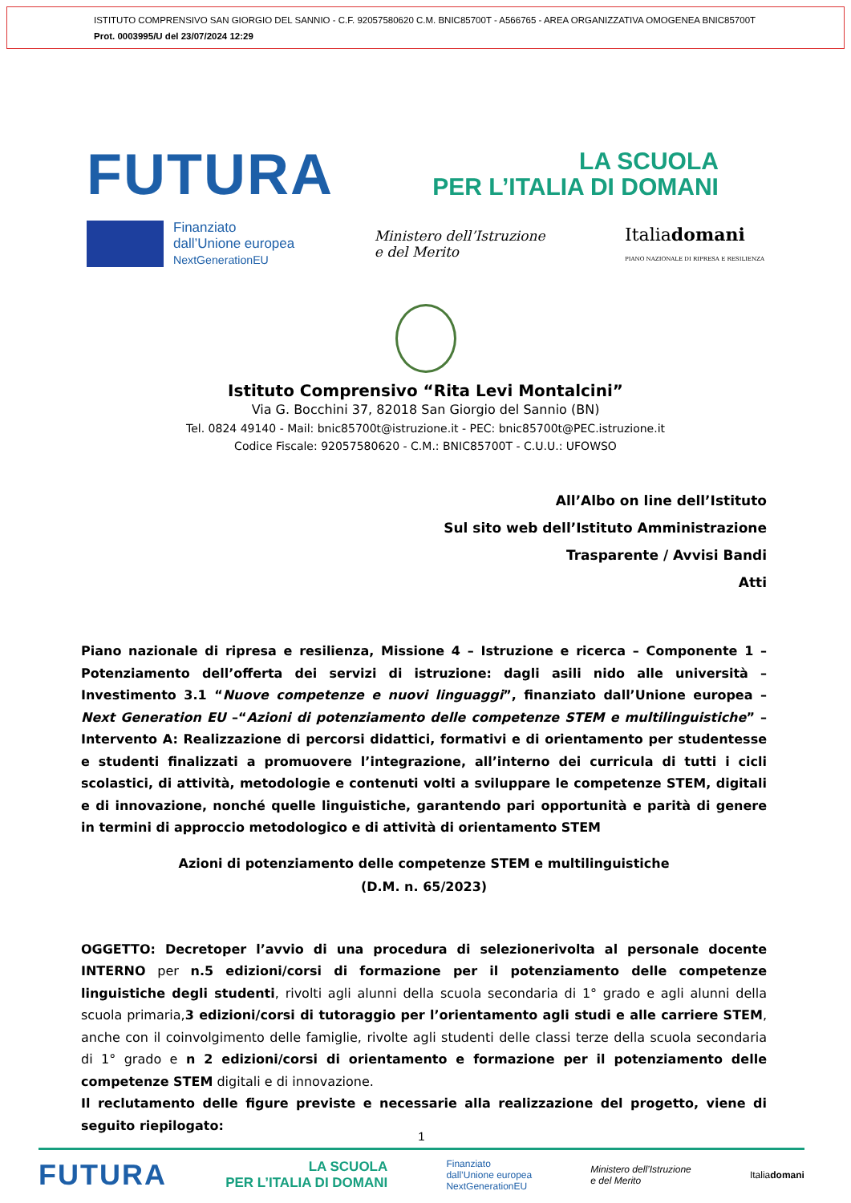ISTITUTO COMPRENSIVO SAN GIORGIO DEL SANNIO - C.F. 92057580620 C.M. BNIC85700T - A566765 - AREA ORGANIZZATIVA OMOGENEA BNIC85700T
Prot. 0003995/U del 23/07/2024 12:29
FUTURA
LA SCUOLA
PER L’ITALIA DI DOMANI
Finanziato
dall’Unione europea
NextGenerationEU
Ministero dell’Istruzione
e del Merito
Italiadomani
PIANO NAZIONALE DI RIPRESA E RESILIENZA
Istituto Comprensivo “Rita Levi Montalcini”
Via G. Bocchini 37, 82018 San Giorgio del Sannio (BN)
Tel. 0824 49140 - Mail: bnic85700t@istruzione.it - PEC: bnic85700t@PEC.istruzione.it
Codice Fiscale: 92057580620 - C.M.: BNIC85700T - C.U.U.: UFOWSO
All’Albo on line dell’Istituto
Sul sito web dell’Istituto Amministrazione
Trasparente / Avvisi Bandi
Atti
Piano nazionale di ripresa e resilienza, Missione 4 – Istruzione e ricerca – Componente 1 – Potenziamento dell’offerta dei servizi di istruzione: dagli asili nido alle università – Investimento 3.1 “Nuove competenze e nuovi linguaggi”, finanziato dall’Unione europea – Next Generation EU –“Azioni di potenziamento delle competenze STEM e multilinguistiche” – Intervento A: Realizzazione di percorsi didattici, formativi e di orientamento per studentesse e studenti finalizzati a promuovere l’integrazione, all’interno dei curricula di tutti i cicli scolastici, di attività, metodologie e contenuti volti a sviluppare le competenze STEM, digitali e di innovazione, nonché quelle linguistiche, garantendo pari opportunità e parità di genere in termini di approccio metodologico e di attività di orientamento STEM
Azioni di potenziamento delle competenze STEM e multilinguistiche
(D.M. n. 65/2023)
OGGETTO: Decretoper l’avvio di una procedura di selezionerivolta al personale docente INTERNO per n.5 edizioni/corsi di formazione per il potenziamento delle competenze linguistiche degli studenti, rivolti agli alunni della scuola secondaria di 1° grado e agli alunni della scuola primaria,3 edizioni/corsi di tutoraggio per l’orientamento agli studi e alle carriere STEM, anche con il coinvolgimento delle famiglie, rivolte agli studenti delle classi terze della scuola secondaria di 1° grado e n 2 edizioni/corsi di orientamento e formazione per il potenziamento delle competenze STEM digitali e di innovazione.
Il reclutamento delle figure previste e necessarie alla realizzazione del progetto, viene di seguito riepilogato:
1
FUTURA LA SCUOLA
PER L’ITALIA DI DOMANI Finanziato
dall’Unione europea
NextGenerationEU Ministero dell’Istruzione
e del Merito Italiadomani